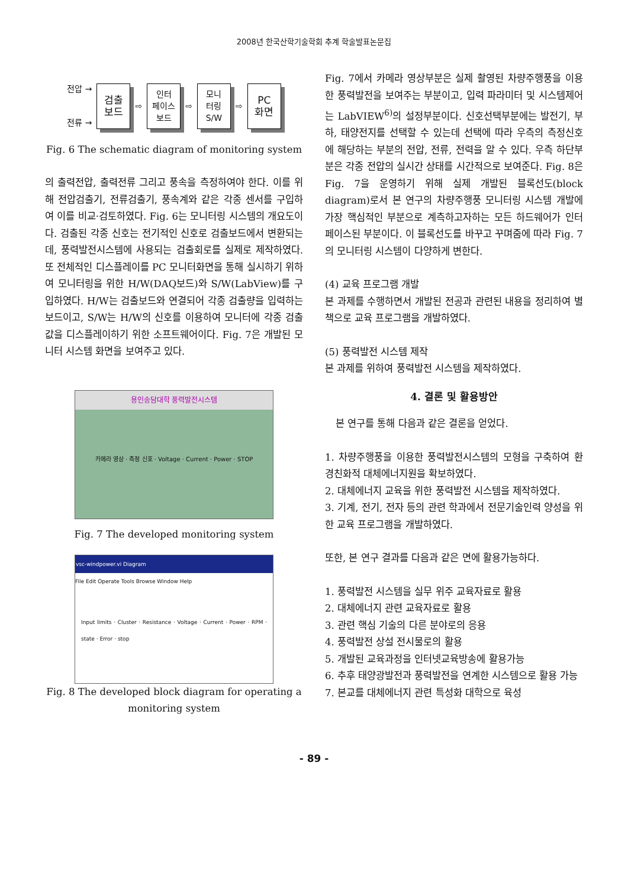2008년 한국산학기술학회 추계 학술발표논문집
전압 →
전류 →
검출
보드
⇨
인터
페이스
보드
⇨
모니
터링
S/W
⇨
PC
화면
Fig. 6 The schematic diagram of monitoring system
의 출력전압, 출력전류 그리고 풍속을 측정하여야 한다. 이를 위해 전압검출기, 전류검출기, 풍속계와 같은 각종 센서를 구입하여 이를 비교·검토하였다. Fig. 6는 모니터링 시스템의 개요도이다. 검출된 각종 신호는 전기적인 신호로 검출보드에서 변환되는데, 풍력발전시스템에 사용되는 검출회로를 실제로 제작하였다. 또 전체적인 디스플레이를 PC 모니터화면을 통해 실시하기 위하여 모니터링을 위한 H/W(DAQ보드)와 S/W(LabView)를 구입하였다. H/W는 검출보드와 연결되어 각종 검출량을 입력하는 보드이고, S/W는 H/W의 신호를 이용하여 모니터에 각종 검출값을 디스플레이하기 위한 소프트웨어이다. Fig. 7은 개발된 모니터 시스템 화면을 보여주고 있다.
용인송담대학 풍력발전시스템
카메라 영상 · 측정 신호 · Voltage · Current · Power · STOP
Fig. 7 The developed monitoring system
vsc-windpower.vi Diagram
File Edit Operate Tools Browse Window Help
Input limits · Cluster · Resistance · Voltage · Current · Power · RPM · state · Error · stop
Fig. 8 The developed block diagram for operating a monitoring system
Fig. 7에서 카메라 영상부분은 실제 촬영된 차량주행풍을 이용한 풍력발전을 보여주는 부분이고, 입력 파라미터 및 시스템제어는 LabVIEW<sup>6)</sup>의 설정부분이다. 신호선택부분에는 발전기, 부하, 태양전지를 선택할 수 있는데 선택에 따라 우측의 측정신호에 해당하는 부분의 전압, 전류, 전력을 알 수 있다. 우측 하단부분은 각종 전압의 실시간 상태를 시간적으로 보여준다. Fig. 8은 Fig. 7을 운영하기 위해 실제 개발된 블록선도(block diagram)로서 본 연구의 차량주행풍 모니터링 시스템 개발에 가장 핵심적인 부분으로 계측하고자하는 모든 하드웨어가 인터페이스된 부분이다. 이 블록선도를 바꾸고 꾸며줌에 따라 Fig. 7의 모니터링 시스템이 다양하게 변한다.
(4) 교육 프로그램 개발
본 과제를 수행하면서 개발된 전공과 관련된 내용을 정리하여 별책으로 교육 프로그램을 개발하였다.
(5) 풍력발전 시스템 제작
본 과제를 위하여 풍력발전 시스템을 제작하였다.
4. 결론 및 활용방안
본 연구를 통해 다음과 같은 결론을 얻었다.
1. 차량주행풍을 이용한 풍력발전시스템의 모형을 구축하여 환경친화적 대체에너지원을 확보하였다.
2. 대체에너지 교육을 위한 풍력발전 시스템을 제작하였다.
3. 기계, 전기, 전자 등의 관련 학과에서 전문기술인력 양성을 위한 교육 프로그램을 개발하였다.
또한, 본 연구 결과를 다음과 같은 면에 활용가능하다.
1. 풍력발전 시스템을 실무 위주 교육자료로 활용
2. 대체에너지 관련 교육자료로 활용
3. 관련 핵심 기술의 다른 분야로의 응용
4. 풍력발전 상설 전시물로의 활용
5. 개발된 교육과정을 인터넷교육방송에 활용가능
6. 추후 태양광발전과 풍력발전을 연계한 시스템으로 활용 가능
7. 본교를 대체에너지 관련 특성화 대학으로 육성
- 89 -